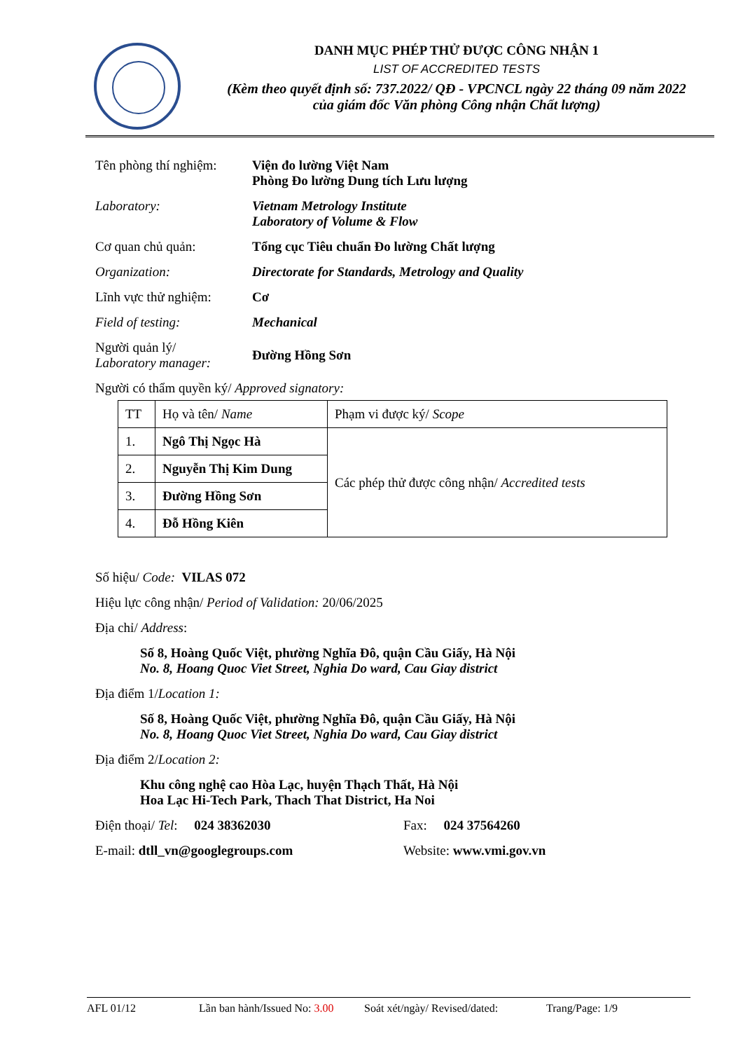DANH MỤC PHÉP THỬ ĐƯỢC CÔNG NHẬN 1
LIST OF ACCREDITED TESTS
(Kèm theo quyết định số: 737.2022/ QĐ - VPCNCL ngày 22 tháng 09 năm 2022
của giám đốc Văn phòng Công nhận Chất lượng)
Tên phòng thí nghiệm:
Viện đo lường Việt Nam
Phòng Đo lường Dung tích Lưu lượng
Laboratory: Vietnam Metrology Institute
Laboratory of Volume & Flow
Cơ quan chủ quản: Tổng cục Tiêu chuẩn Đo lường Chất lượng
Organization: Directorate for Standards, Metrology and Quality
Lĩnh vực thử nghiệm:
Cơ
Field of testing: Mechanical
Người quản lý/
Laboratory manager:
Đường Hồng Sơn
Người có thẩm quyền ký/ Approved signatory:
| TT | Họ và tên/ Name | Phạm vi được ký/ Scope |
| 1. | Ngô Thị Ngọc Hà | Các phép thử được công nhận/ Accredited tests |
| 2. | Nguyễn Thị Kim Dung | |
| 3. | Đường Hồng Sơn | |
| 4. | Đỗ Hồng Kiên | |
Số hiệu/ Code: VILAS 072
Hiệu lực công nhận/ Period of Validation: 20/06/2025
Địa chỉ/ Address:
Số 8, Hoàng Quốc Việt, phường Nghĩa Đô, quận Cầu Giấy, Hà Nội
No. 8, Hoang Quoc Viet Street, Nghia Do ward, Cau Giay district
Địa điểm 1/Location 1:
Số 8, Hoàng Quốc Việt, phường Nghĩa Đô, quận Cầu Giấy, Hà Nội
No. 8, Hoang Quoc Viet Street, Nghia Do ward, Cau Giay district
Địa điểm 2/Location 2:
Khu công nghệ cao Hòa Lạc, huyện Thạch Thất, Hà Nội
Hoa Lạc Hi-Tech Park, Thach That District, Ha Noi
Điện thoại/ Tel: 024 38362030 Fax: 024 37564260
E-mail: dtll_vn@googlegroups.com Website: www.vmi.gov.vn
AFL 01/12 Lần ban hành/Issued No: 3.00 Soát xét/ngày/ Revised/dated: Trang/Page: 1/9